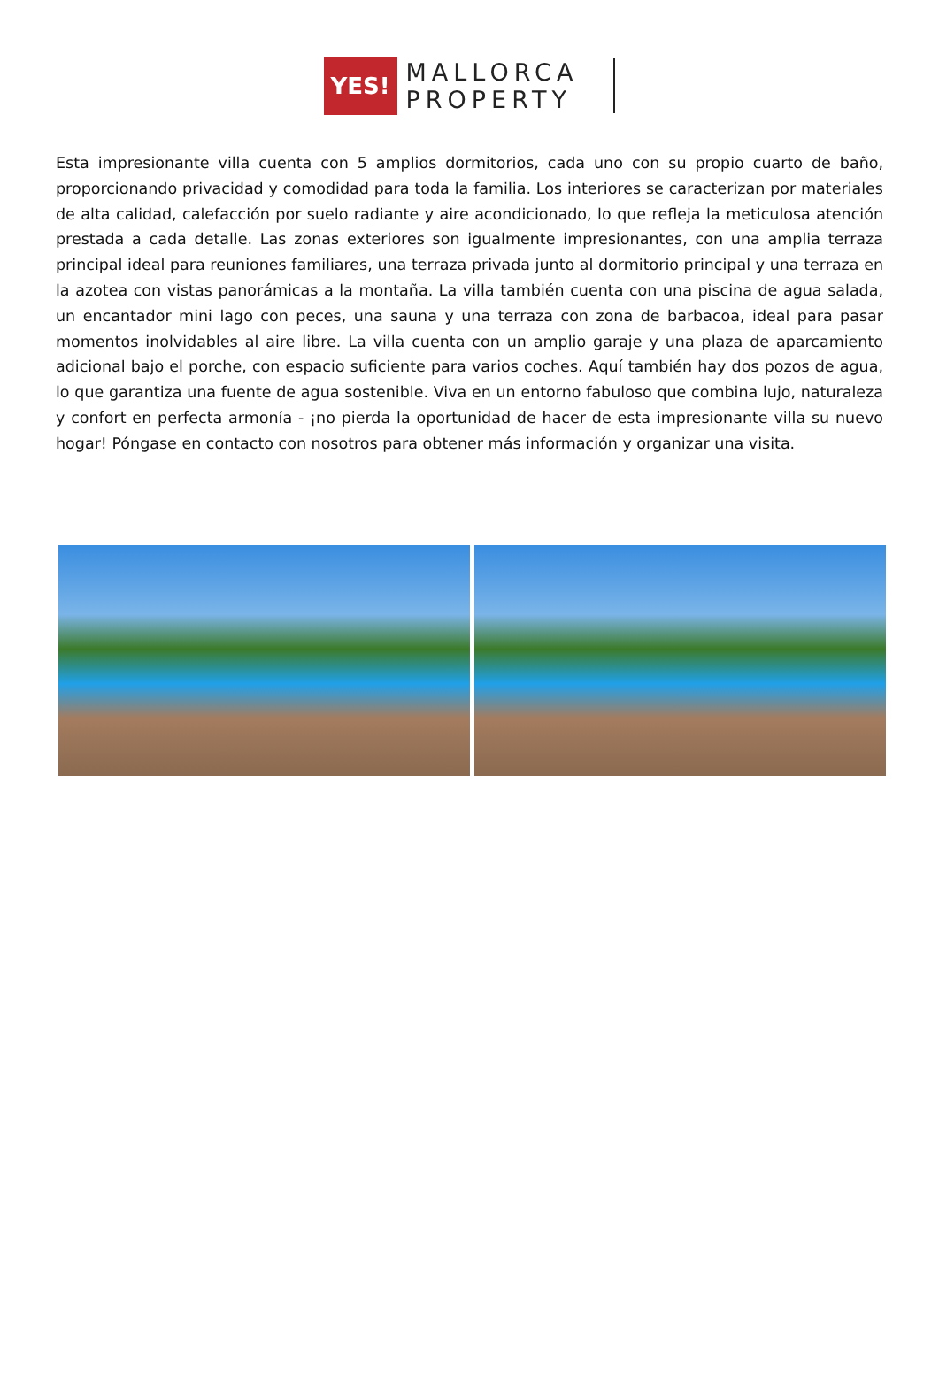YES!
MALLORCA
PROPERTY
Esta impresionante villa cuenta con 5 amplios dormitorios, cada uno con su propio cuarto de baño, proporcionando privacidad y comodidad para toda la familia. Los interiores se caracterizan por materiales de alta calidad, calefacción por suelo radiante y aire acondicionado, lo que refleja la meticulosa atención prestada a cada detalle. Las zonas exteriores son igualmente impresionantes, con una amplia terraza principal ideal para reuniones familiares, una terraza privada junto al dormitorio principal y una terraza en la azotea con vistas panorámicas a la montaña. La villa también cuenta con una piscina de agua salada, un encantador mini lago con peces, una sauna y una terraza con zona de barbacoa, ideal para pasar momentos inolvidables al aire libre. La villa cuenta con un amplio garaje y una plaza de aparcamiento adicional bajo el porche, con espacio suficiente para varios coches. Aquí también hay dos pozos de agua, lo que garantiza una fuente de agua sostenible. Viva en un entorno fabuloso que combina lujo, naturaleza y confort en perfecta armonía - ¡no pierda la oportunidad de hacer de esta impresionante villa su nuevo hogar! Póngase en contacto con nosotros para obtener más información y organizar una visita.